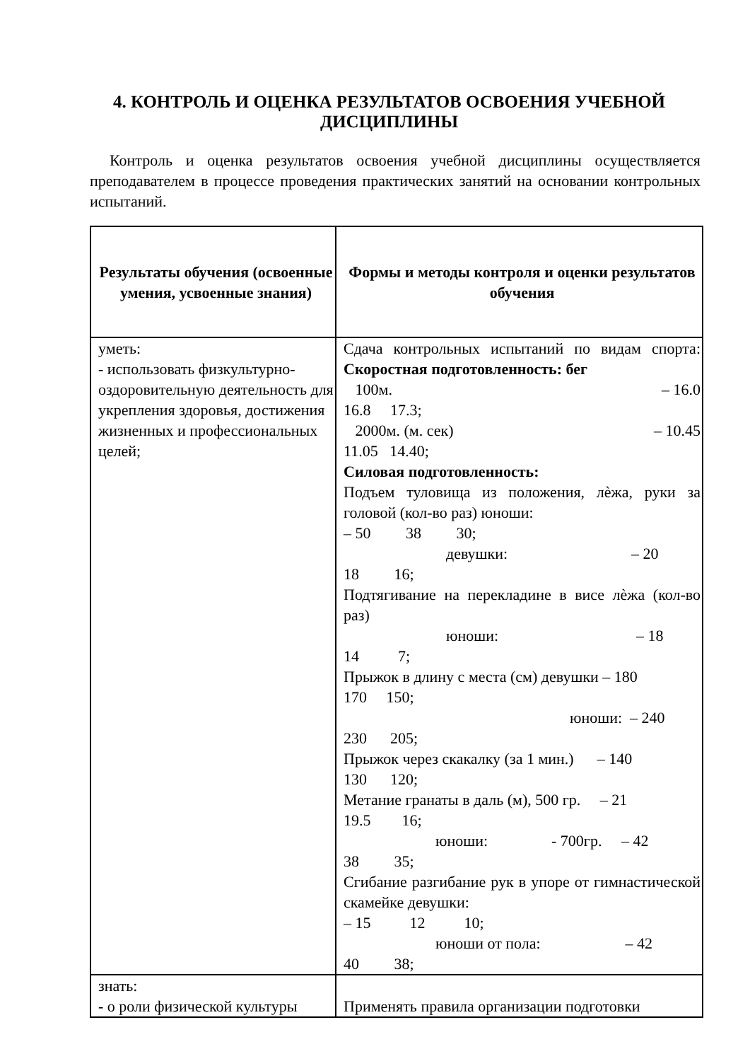4. КОНТРОЛЬ И ОЦЕНКА РЕЗУЛЬТАТОВ ОСВОЕНИЯ УЧЕБНОЙ ДИСЦИПЛИНЫ
Контроль и оценка результатов освоения учебной дисциплины осуществляется преподавателем в процессе проведения практических занятий на основании контрольных испытаний.
| Результаты обучения (освоенные умения, усвоенные знания) | Формы и методы контроля и оценки результатов обучения |
| --- | --- |
| уметь: - использовать физкультурно-оздоровительную деятельность для укрепления здоровья, достижения жизненных и профессиональных целей; | Сдача контрольных испытаний по видам спорта: Скоростная подготовленность: бег 100м. – 16.0 16.8 17.3; 2000м. (м. сек) – 10.45 11.05 14.40; Силовая подготовленность: Подъем туловища из положения, лѐжа, руки за головой (кол-во раз) юноши: – 50 38 30; девушки: – 20 18 16; Подтягивание на перекладине в висе лѐжа (кол-во раз) юноши: – 18 14 7; Прыжок в длину с места (см) девушки – 180 170 150; юноши: – 240 230 205; Прыжок через скакалку (за 1 мин.) – 140 130 120; Метание гранаты в даль (м), 500 гр. – 21 19.5 16; юноши: - 700гр. – 42 38 35; Сгибание разгибание рук в упоре от гимнастической скамейке девушки: – 15 12 10; юноши от пола: – 42 40 38; |
| знать: - о роли физической культуры | Применять правила организации подготовки |